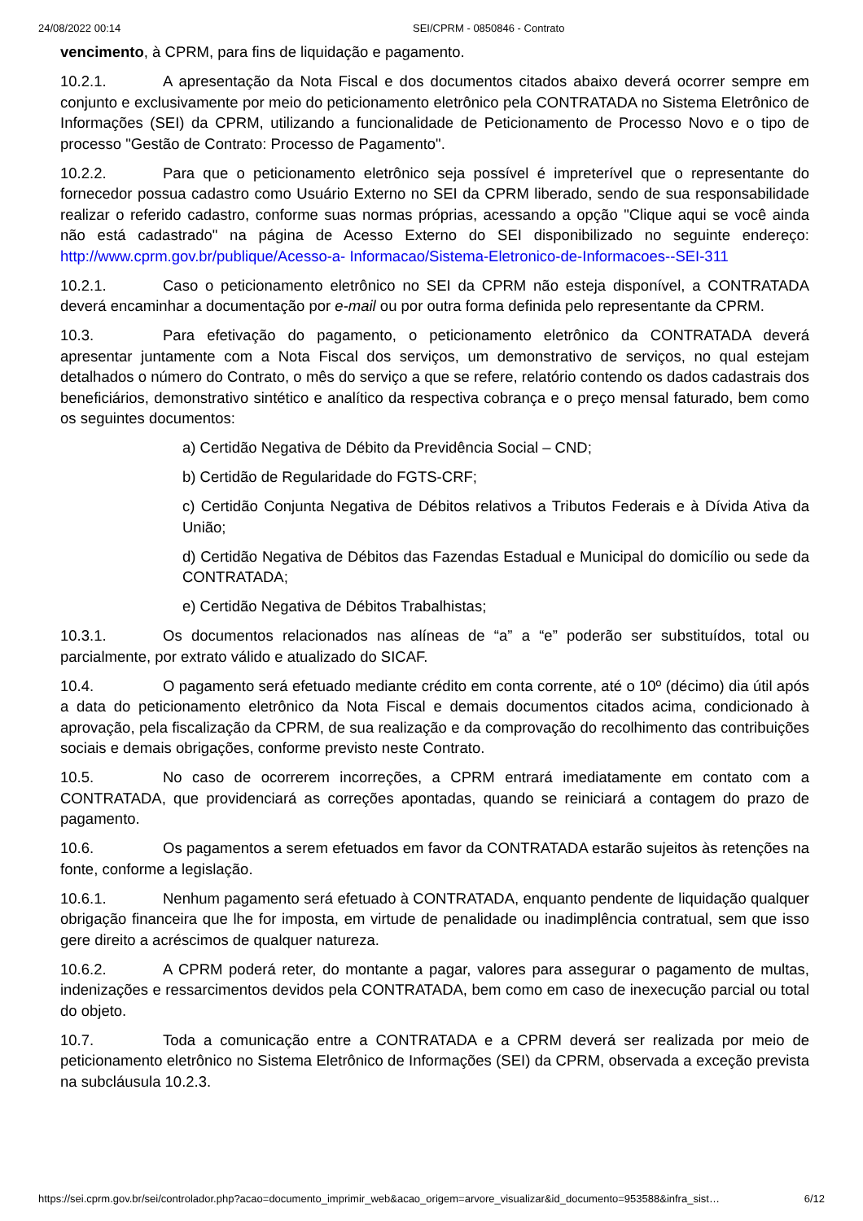24/08/2022 00:14 SEI/CPRM - 0850846 - Contrato
vencimento, à CPRM, para fins de liquidação e pagamento.
10.2.1. A apresentação da Nota Fiscal e dos documentos citados abaixo deverá ocorrer sempre em conjunto e exclusivamente por meio do peticionamento eletrônico pela CONTRATADA no Sistema Eletrônico de Informações (SEI) da CPRM, utilizando a funcionalidade de Peticionamento de Processo Novo e o tipo de processo "Gestão de Contrato: Processo de Pagamento".
10.2.2. Para que o peticionamento eletrônico seja possível é impreterível que o representante do fornecedor possua cadastro como Usuário Externo no SEI da CPRM liberado, sendo de sua responsabilidade realizar o referido cadastro, conforme suas normas próprias, acessando a opção "Clique aqui se você ainda não está cadastrado" na página de Acesso Externo do SEI disponibilizado no seguinte endereço: http://www.cprm.gov.br/publique/Acesso-a- Informacao/Sistema-Eletronico-de-Informacoes--SEI-311
10.2.1. Caso o peticionamento eletrônico no SEI da CPRM não esteja disponível, a CONTRATADA deverá encaminhar a documentação por e-mail ou por outra forma definida pelo representante da CPRM.
10.3. Para efetivação do pagamento, o peticionamento eletrônico da CONTRATADA deverá apresentar juntamente com a Nota Fiscal dos serviços, um demonstrativo de serviços, no qual estejam detalhados o número do Contrato, o mês do serviço a que se refere, relatório contendo os dados cadastrais dos beneficiários, demonstrativo sintético e analítico da respectiva cobrança e o preço mensal faturado, bem como os seguintes documentos:
a) Certidão Negativa de Débito da Previdência Social – CND;
b) Certidão de Regularidade do FGTS-CRF;
c) Certidão Conjunta Negativa de Débitos relativos a Tributos Federais e à Dívida Ativa da União;
d) Certidão Negativa de Débitos das Fazendas Estadual e Municipal do domicílio ou sede da CONTRATADA;
e) Certidão Negativa de Débitos Trabalhistas;
10.3.1. Os documentos relacionados nas alíneas de “a” a “e” poderão ser substituídos, total ou parcialmente, por extrato válido e atualizado do SICAF.
10.4. O pagamento será efetuado mediante crédito em conta corrente, até o 10º (décimo) dia útil após a data do peticionamento eletrônico da Nota Fiscal e demais documentos citados acima, condicionado à aprovação, pela fiscalização da CPRM, de sua realização e da comprovação do recolhimento das contribuições sociais e demais obrigações, conforme previsto neste Contrato.
10.5. No caso de ocorrerem incorreções, a CPRM entrará imediatamente em contato com a CONTRATADA, que providenciará as correções apontadas, quando se reiniciará a contagem do prazo de pagamento.
10.6. Os pagamentos a serem efetuados em favor da CONTRATADA estarão sujeitos às retenções na fonte, conforme a legislação.
10.6.1. Nenhum pagamento será efetuado à CONTRATADA, enquanto pendente de liquidação qualquer obrigação financeira que lhe for imposta, em virtude de penalidade ou inadimplência contratual, sem que isso gere direito a acréscimos de qualquer natureza.
10.6.2. A CPRM poderá reter, do montante a pagar, valores para assegurar o pagamento de multas, indenizações e ressarcimentos devidos pela CONTRATADA, bem como em caso de inexecução parcial ou total do objeto.
10.7. Toda a comunicação entre a CONTRATADA e a CPRM deverá ser realizada por meio de peticionamento eletrônico no Sistema Eletrônico de Informações (SEI) da CPRM, observada a exceção prevista na subcláusula 10.2.3.
https://sei.cprm.gov.br/sei/controlador.php?acao=documento_imprimir_web&acao_origem=arvore_visualizar&id_documento=953588&infra_sist… 6/12